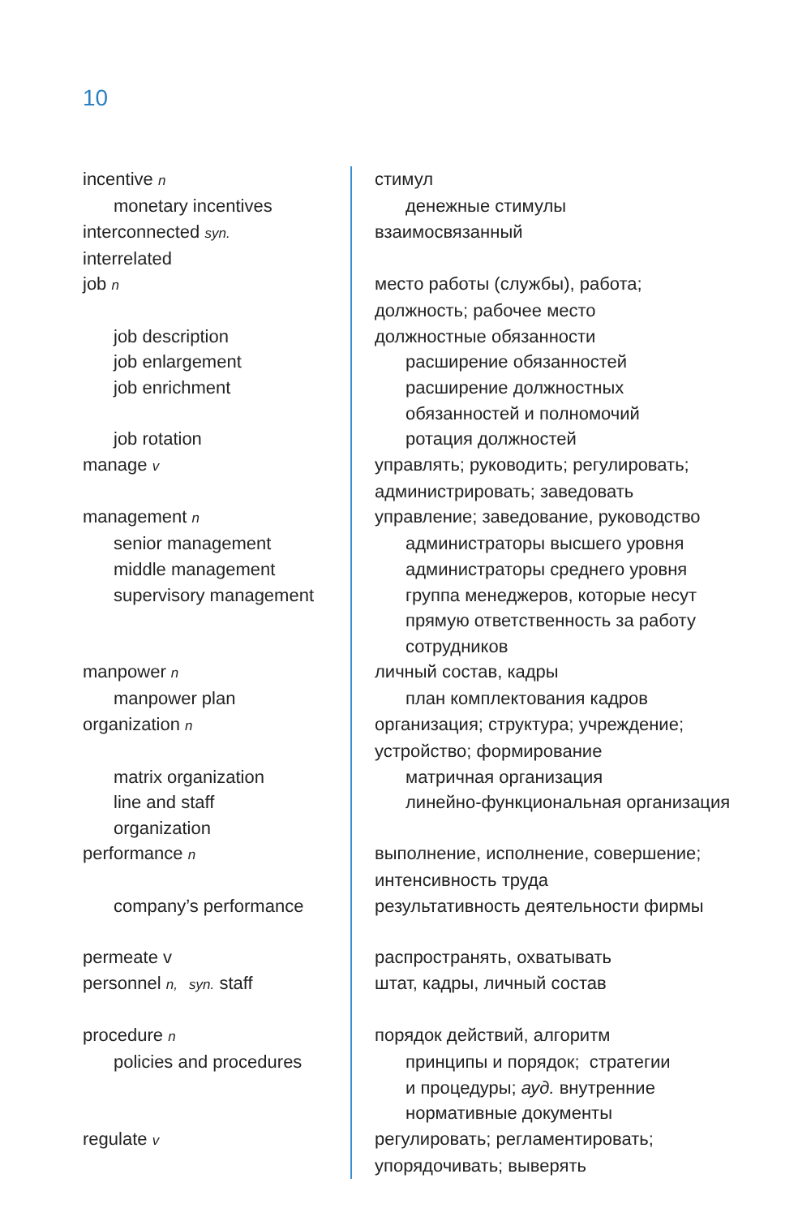10
| incentive n | стимул |
| monetary incentives | денежные стимулы |
| interconnected syn. | взаимосвязанный |
| interrelated | |
| job n | место работы (службы), работа; |
| | должность; рабочее место |
| job description | должностные обязанности |
| job enlargement | расширение обязанностей |
| job enrichment | расширение должностных |
| | обязанностей и полномочий |
| job rotation | ротация должностей |
| manage v | управлять; руководить; регулировать; |
| | администрировать; заведовать |
| management n | управление; заведование, руководство |
| senior management | администраторы высшего уровня |
| middle management | администраторы среднего уровня |
| supervisory management | группа менеджеров, которые несут |
| | прямую ответственность за работу |
| | сотрудников |
| manpower n | личный состав, кадры |
| manpower plan | план комплектования кадров |
| organization n | организация; структура; учреждение; |
| | устройство; формирование |
| matrix organization | матричная организация |
| line and staff | линейно-функциональная организация |
| organization | |
| performance n | выполнение, исполнение, совершение; |
| | интенсивность труда |
| company’s performance | результативность деятельности фирмы |
| permeate v | распространять, охватывать |
| personnel n, syn. staff | штат, кадры, личный состав |
| procedure n | порядок действий, алгоритм |
| policies and procedures | принципы и порядок; стратегии |
| | и процедуры; ауд. внутренние |
| | нормативные документы |
| regulate v | регулировать; регламентировать; |
| | упорядочивать; выверять |